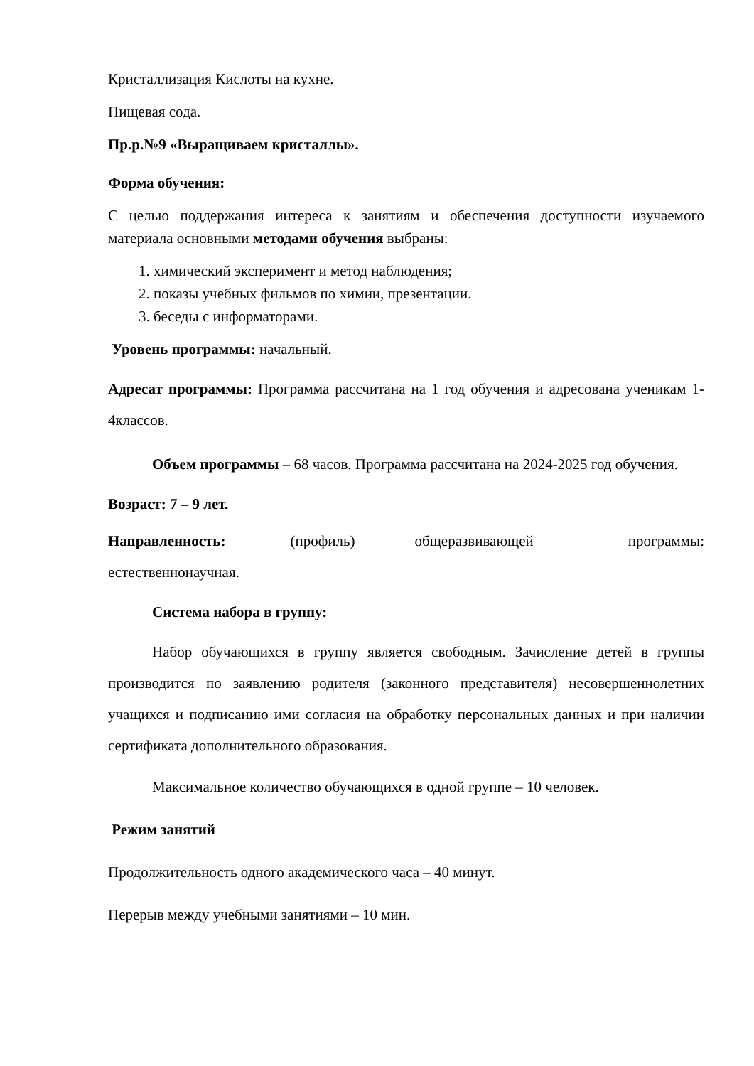Кристаллизация Кислоты на кухне.
Пищевая сода.
Пр.р.№9 «Выращиваем кристаллы».
Форма обучения:
С целью поддержания интереса к занятиям и обеспечения доступности изучаемого материала основными методами обучения выбраны:
1. химический эксперимент и метод наблюдения;
2. показы учебных фильмов по химии, презентации.
3. беседы с информаторами.
Уровень программы: начальный.
Адресат программы: Программа рассчитана на 1 год обучения и адресована ученикам 1-4классов.
Объем программы – 68 часов. Программа рассчитана на 2024-2025 год обучения.
Возраст: 7 – 9 лет.
Направленность: (профиль) общеразвивающей программы: естественнонаучная.
Система набора в группу:
Набор обучающихся в группу является свободным. Зачисление детей в группы производится по заявлению родителя (законного представителя) несовершеннолетних учащихся и подписанию ими согласия на обработку персональных данных и при наличии сертификата дополнительного образования.
Максимальное количество обучающихся в одной группе – 10 человек.
Режим занятий
Продолжительность одного академического часа – 40 минут.
Перерыв между учебными занятиями – 10 мин.